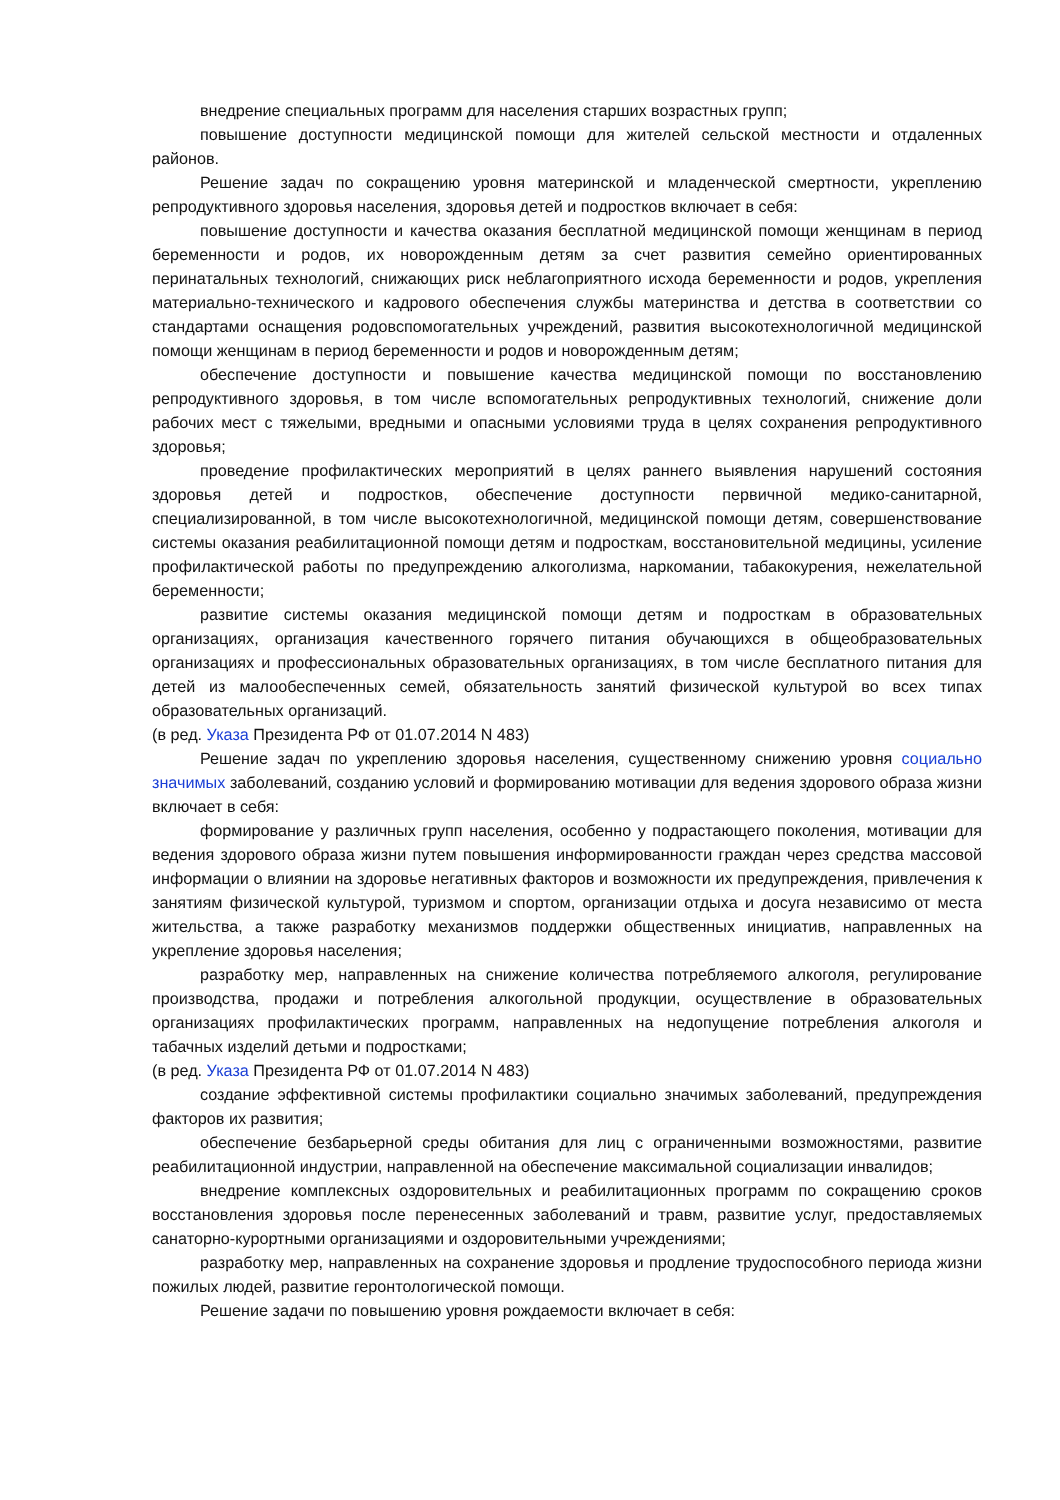внедрение специальных программ для населения старших возрастных групп;
повышение доступности медицинской помощи для жителей сельской местности и отдаленных районов.
Решение задач по сокращению уровня материнской и младенческой смертности, укреплению репродуктивного здоровья населения, здоровья детей и подростков включает в себя:
повышение доступности и качества оказания бесплатной медицинской помощи женщинам в период беременности и родов, их новорожденным детям за счет развития семейно ориентированных перинатальных технологий, снижающих риск неблагоприятного исхода беременности и родов, укрепления материально-технического и кадрового обеспечения службы материнства и детства в соответствии со стандартами оснащения родовспомогательных учреждений, развития высокотехнологичной медицинской помощи женщинам в период беременности и родов и новорожденным детям;
обеспечение доступности и повышение качества медицинской помощи по восстановлению репродуктивного здоровья, в том числе вспомогательных репродуктивных технологий, снижение доли рабочих мест с тяжелыми, вредными и опасными условиями труда в целях сохранения репродуктивного здоровья;
проведение профилактических мероприятий в целях раннего выявления нарушений состояния здоровья детей и подростков, обеспечение доступности первичной медико-санитарной, специализированной, в том числе высокотехнологичной, медицинской помощи детям, совершенствование системы оказания реабилитационной помощи детям и подросткам, восстановительной медицины, усиление профилактической работы по предупреждению алкоголизма, наркомании, табакокурения, нежелательной беременности;
развитие системы оказания медицинской помощи детям и подросткам в образовательных организациях, организация качественного горячего питания обучающихся в общеобразовательных организациях и профессиональных образовательных организациях, в том числе бесплатного питания для детей из малообеспеченных семей, обязательность занятий физической культурой во всех типах образовательных организаций.
(в ред. Указа Президента РФ от 01.07.2014 N 483)
Решение задач по укреплению здоровья населения, существенному снижению уровня социально значимых заболеваний, созданию условий и формированию мотивации для ведения здорового образа жизни включает в себя:
формирование у различных групп населения, особенно у подрастающего поколения, мотивации для ведения здорового образа жизни путем повышения информированности граждан через средства массовой информации о влиянии на здоровье негативных факторов и возможности их предупреждения, привлечения к занятиям физической культурой, туризмом и спортом, организации отдыха и досуга независимо от места жительства, а также разработку механизмов поддержки общественных инициатив, направленных на укрепление здоровья населения;
разработку мер, направленных на снижение количества потребляемого алкоголя, регулирование производства, продажи и потребления алкогольной продукции, осуществление в образовательных организациях профилактических программ, направленных на недопущение потребления алкоголя и табачных изделий детьми и подростками;
(в ред. Указа Президента РФ от 01.07.2014 N 483)
создание эффективной системы профилактики социально значимых заболеваний, предупреждения факторов их развития;
обеспечение безбарьерной среды обитания для лиц с ограниченными возможностями, развитие реабилитационной индустрии, направленной на обеспечение максимальной социализации инвалидов;
внедрение комплексных оздоровительных и реабилитационных программ по сокращению сроков восстановления здоровья после перенесенных заболеваний и травм, развитие услуг, предоставляемых санаторно-курортными организациями и оздоровительными учреждениями;
разработку мер, направленных на сохранение здоровья и продление трудоспособного периода жизни пожилых людей, развитие геронтологической помощи.
Решение задачи по повышению уровня рождаемости включает в себя: